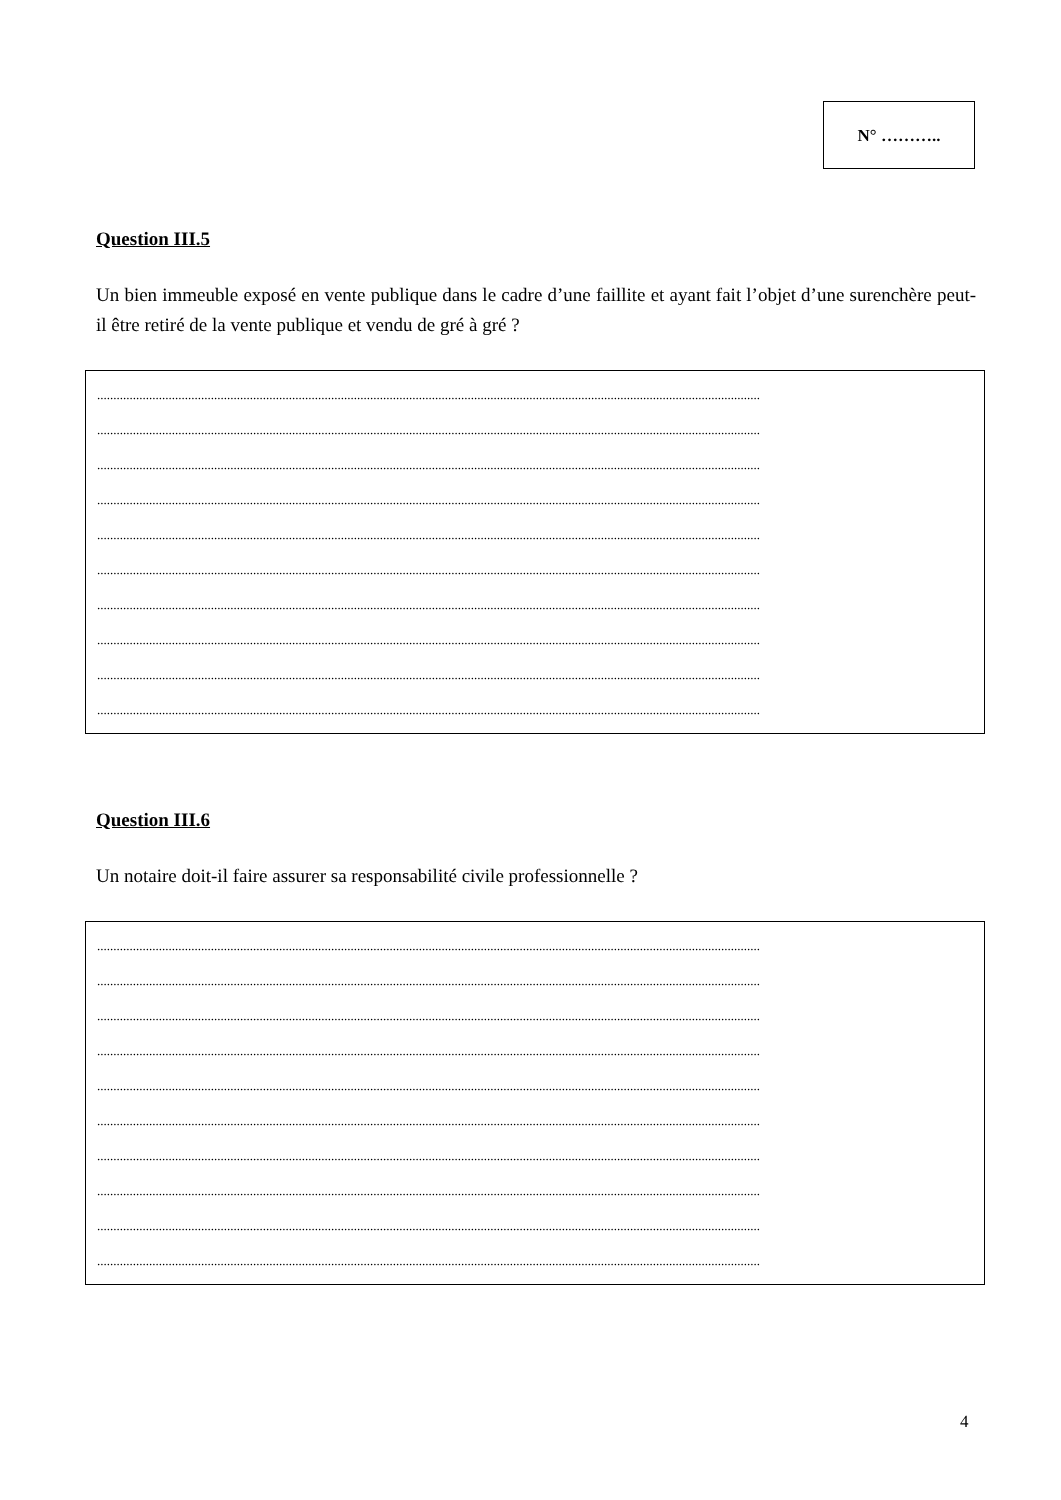N° ………..
Question III.5
Un bien immeuble exposé en vente publique dans le cadre d’une faillite et ayant fait l’objet d’une surenchère peut-il être retiré de la vente publique et vendu de gré à gré ?
............................................................................................................................................................................................................
............................................................................................................................................................................................................
............................................................................................................................................................................................................
............................................................................................................................................................................................................
............................................................................................................................................................................................................
............................................................................................................................................................................................................
............................................................................................................................................................................................................
............................................................................................................................................................................................................
............................................................................................................................................................................................................
............................................................................................................................................................................................................
Question III.6
Un notaire doit-il faire assurer sa responsabilité civile professionnelle ?
............................................................................................................................................................................................................
............................................................................................................................................................................................................
............................................................................................................................................................................................................
............................................................................................................................................................................................................
............................................................................................................................................................................................................
............................................................................................................................................................................................................
............................................................................................................................................................................................................
............................................................................................................................................................................................................
............................................................................................................................................................................................................
............................................................................................................................................................................................................
4